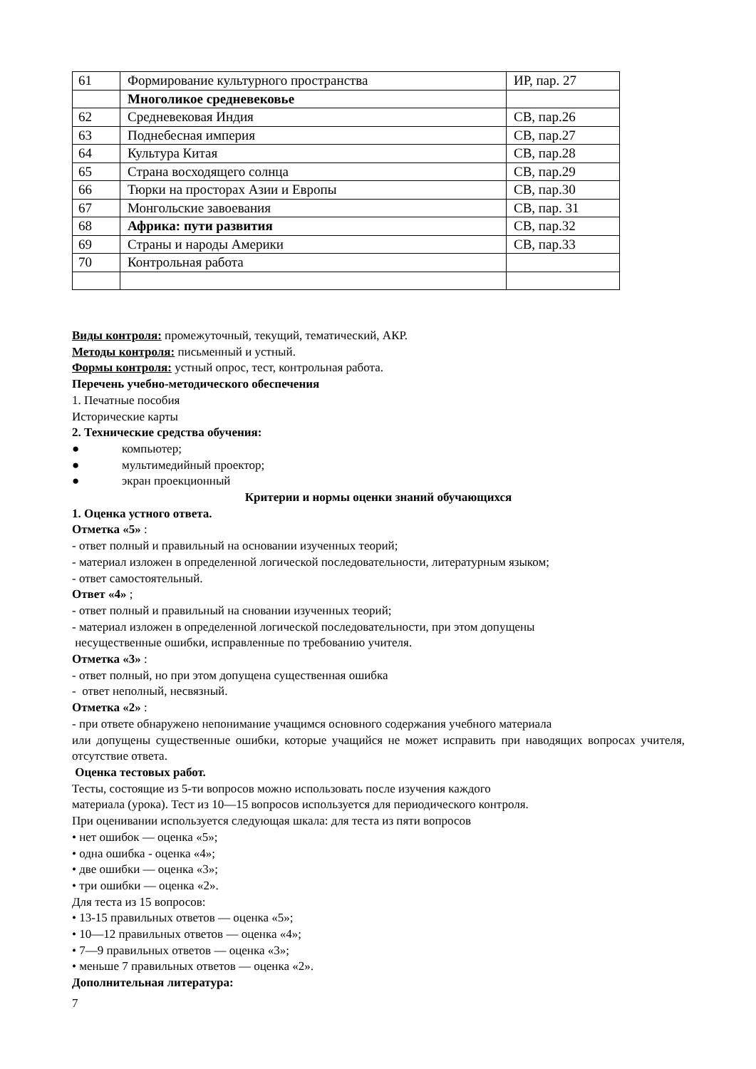| 61 | Формирование культурного пространства | ИР, пар. 27 |
| | Многоликое средневековье | |
| 62 | Средневековая Индия | СВ, пар.26 |
| 63 | Поднебесная империя | СВ, пар.27 |
| 64 | Культура Китая | СВ, пар.28 |
| 65 | Страна восходящего солнца | СВ, пар.29 |
| 66 | Тюрки на просторах Азии и Европы | СВ, пар.30 |
| 67 | Монгольские завоевания | СВ, пар. 31 |
| 68 | Африка: пути развития | СВ, пар.32 |
| 69 | Страны и народы Америки | СВ, пар.33 |
| 70 | Контрольная работа | |
Виды контроля: промежуточный, текущий, тематический, АКР.
Методы контроля: письменный и устный.
Формы контроля: устный опрос, тест, контрольная работа.
Перечень учебно-методического обеспечения
1. Печатные пособия
Исторические карты
2. Технические средства обучения:
● компьютер;
● мультимедийный проектор;
● экран проекционный
Критерии и нормы оценки знаний обучающихся
1. Оценка устного ответа.
Отметка «5» :
- ответ полный и правильный на основании изученных теорий;
- материал изложен в определенной логической последовательности, литературным языком;
- ответ самостоятельный.
Ответ «4» ;
- ответ полный и правильный на сновании изученных теорий;
- материал изложен в определенной логической последовательности, при этом допущены
несущественные ошибки, исправленные по требованию учителя.
Отметка «3» :
- ответ полный, но при этом допущена существенная ошибка
- ответ неполный, несвязный.
Отметка «2» :
- при ответе обнаружено непонимание учащимся основного содержания учебного материала
или допущены существенные ошибки, которые учащийся не может исправить при наводящих вопросах учителя, отсутствие ответа.
Оценка тестовых работ.
Тесты, состоящие из 5-ти вопросов можно использовать после изучения каждого
материала (урока). Тест из 10—15 вопросов используется для периодического контроля.
При оценивании используется следующая шкала: для теста из пяти вопросов
• нет ошибок — оценка «5»;
• одна ошибка - оценка «4»;
• две ошибки — оценка «3»;
• три ошибки — оценка «2».
Для теста из 15 вопросов:
• 13-15 правильных ответов — оценка «5»;
• 10—12 правильных ответов — оценка «4»;
• 7—9 правильных ответов — оценка «3»;
• меньше 7 правильных ответов — оценка «2».
Дополнительная литература:
7